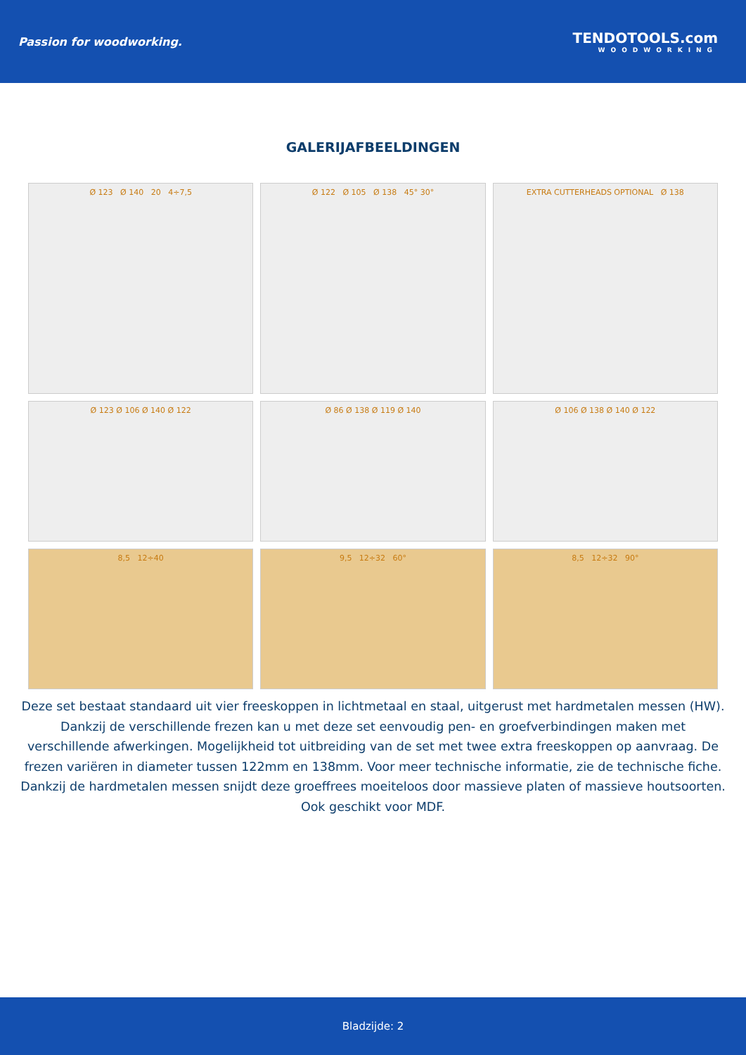Passion for woodworking.
TENDOTOOLS.com
WOODWORKING
GALERIJAFBEELDINGEN
Ø 123 Ø 140 20 4÷7,5
Ø 122 Ø 105 Ø 138 45° 30°
EXTRA CUTTERHEADS OPTIONAL Ø 138
Ø 123 Ø 106 Ø 140 Ø 122
Ø 86 Ø 138 Ø 119 Ø 140
Ø 106 Ø 138 Ø 140 Ø 122
8,5 12÷40
9,5 12÷32 60°
8,5 12÷32 90°
Deze set bestaat standaard uit vier freeskoppen in lichtmetaal en staal, uitgerust met hardmetalen messen (HW). Dankzij de verschillende frezen kan u met deze set eenvoudig pen- en groefverbindingen maken met verschillende afwerkingen. Mogelijkheid tot uitbreiding van de set met twee extra freeskoppen op aanvraag. De frezen variëren in diameter tussen 122mm en 138mm. Voor meer technische informatie, zie de technische fiche. Dankzij de hardmetalen messen snijdt deze groeffrees moeiteloos door massieve platen of massieve houtsoorten. Ook geschikt voor MDF.
Bladzijde: 2